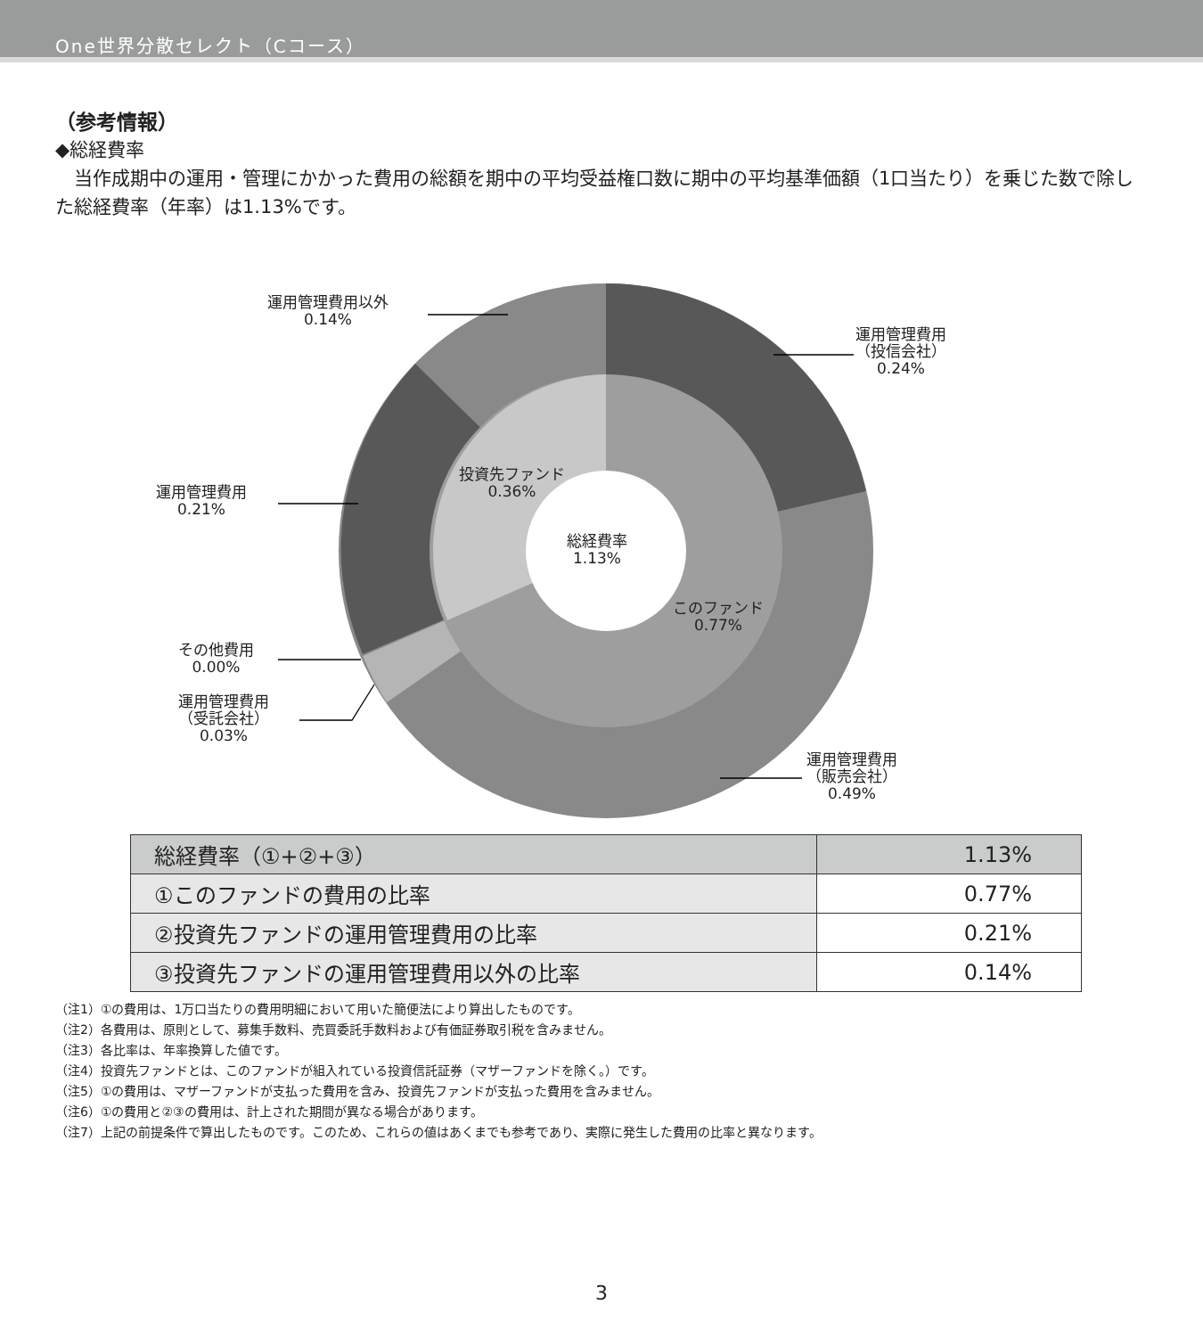One世界分散セレクト（Cコース）
（参考情報）
◆総経費率
　当作成期中の運用・管理にかかった費用の総額を期中の平均受益権口数に期中の平均基準価額（1口当たり）を乗じた数で除した総経費率（年率）は1.13%です。
運用管理費用以外
0.14%
運用管理費用
（投信会社）
0.24%
運用管理費用
0.21%
投資先ファンド
0.36%
総経費率
1.13%
このファンド
0.77%
その他費用
0.00%
運用管理費用
（受託会社）
0.03%
運用管理費用
（販売会社）
0.49%
| 総経費率（①+②+③） | 1.13% |
| ①このファンドの費用の比率 | 0.77% |
| ②投資先ファンドの運用管理費用の比率 | 0.21% |
| ③投資先ファンドの運用管理費用以外の比率 | 0.14% |
（注1）①の費用は、1万口当たりの費用明細において用いた簡便法により算出したものです。
（注2）各費用は、原則として、募集手数料、売買委託手数料および有価証券取引税を含みません。
（注3）各比率は、年率換算した値です。
（注4）投資先ファンドとは、このファンドが組入れている投資信託証券（マザーファンドを除く。）です。
（注5）①の費用は、マザーファンドが支払った費用を含み、投資先ファンドが支払った費用を含みません。
（注6）①の費用と②③の費用は、計上された期間が異なる場合があります。
（注7）上記の前提条件で算出したものです。このため、これらの値はあくまでも参考であり、実際に発生した費用の比率と異なります。
3